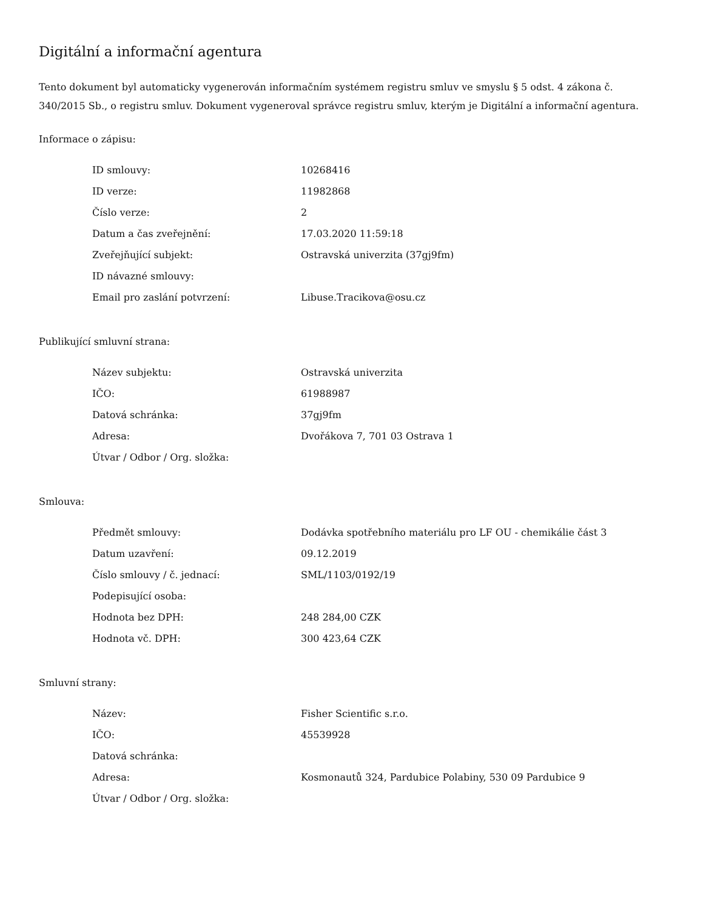Digitální a informační agentura
Tento dokument byl automaticky vygenerován informačním systémem registru smluv ve smyslu § 5 odst. 4 zákona č. 340/2015 Sb., o registru smluv. Dokument vygeneroval správce registru smluv, kterým je Digitální a informační agentura.
Informace o zápisu:
| ID smlouvy: | 10268416 |
| ID verze: | 11982868 |
| Číslo verze: | 2 |
| Datum a čas zveřejnění: | 17.03.2020 11:59:18 |
| Zveřejňující subjekt: | Ostravská univerzita (37gj9fm) |
| ID návazné smlouvy: | |
| Email pro zaslání potvrzení: | Libuse.Tracikova@osu.cz |
Publikující smluvní strana:
| Název subjektu: | Ostravská univerzita |
| IČO: | 61988987 |
| Datová schránka: | 37gj9fm |
| Adresa: | Dvořákova 7, 701 03 Ostrava 1 |
| Útvar / Odbor / Org. složka: | |
Smlouva:
| Předmět smlouvy: | Dodávka spotřebního materiálu pro LF OU - chemikálie část 3 |
| Datum uzavření: | 09.12.2019 |
| Číslo smlouvy / č. jednací: | SML/1103/0192/19 |
| Podepisující osoba: | |
| Hodnota bez DPH: | 248 284,00 CZK |
| Hodnota vč. DPH: | 300 423,64 CZK |
Smluvní strany:
| Název: | Fisher Scientific s.r.o. |
| IČO: | 45539928 |
| Datová schránka: | |
| Adresa: | Kosmonautů 324, Pardubice Polabiny, 530 09 Pardubice 9 |
| Útvar / Odbor / Org. složka: | |